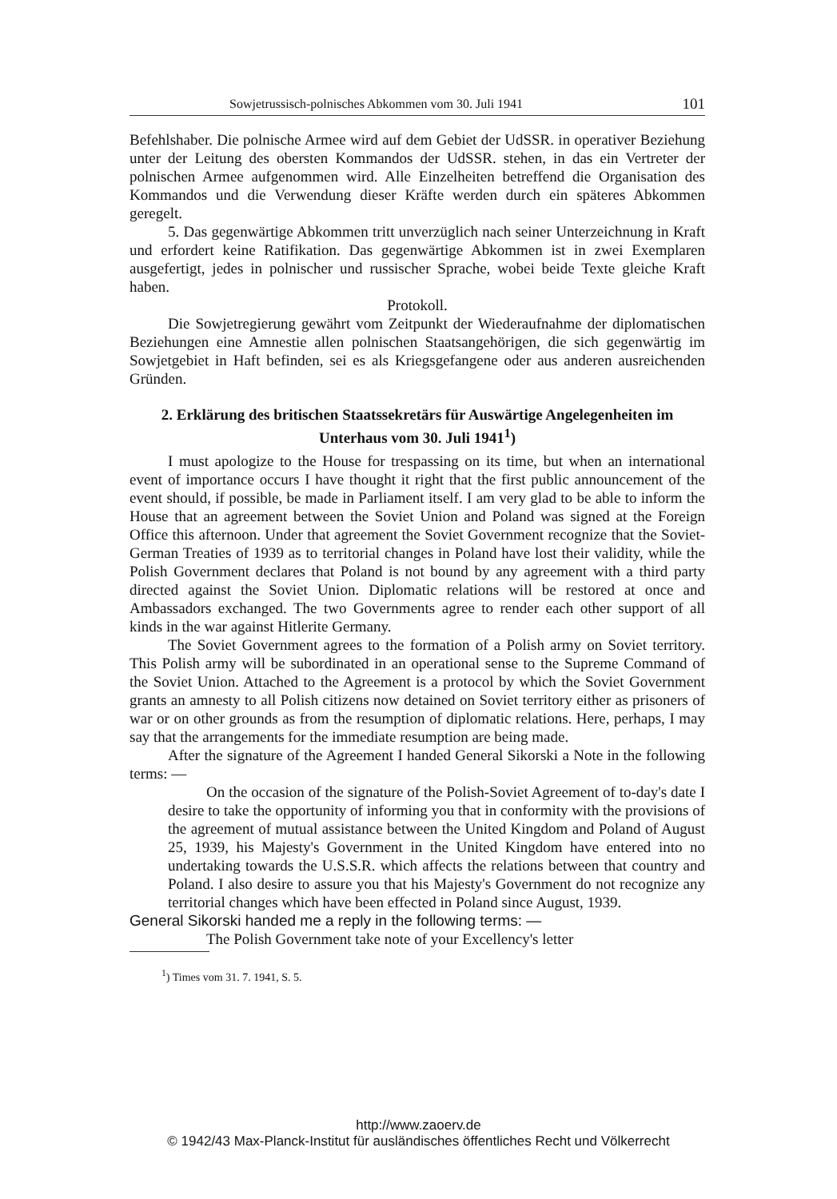Sowjetrussisch-polnisches Abkommen vom 30. Juli 1941 101
Befehlshaber. Die polnische Armee wird auf dem Gebiet der UdSSR. in operativer Beziehung unter der Leitung des obersten Kommandos der UdSSR. stehen, in das ein Vertreter der polnischen Armee aufgenommen wird. Alle Einzelheiten betreffend die Organisation des Kommandos und die Verwendung dieser Kräfte werden durch ein späteres Abkommen geregelt.
5. Das gegenwärtige Abkommen tritt unverzüglich nach seiner Unterzeichnung in Kraft und erfordert keine Ratifikation. Das gegenwärtige Abkommen ist in zwei Exemplaren ausgefertigt, jedes in polnischer und russischer Sprache, wobei beide Texte gleiche Kraft haben.
Protokoll.
Die Sowjetregierung gewährt vom Zeitpunkt der Wiederaufnahme der diplomatischen Beziehungen eine Amnestie allen polnischen Staatsangehörigen, die sich gegenwärtig im Sowjetgebiet in Haft befinden, sei es als Kriegsgefangene oder aus anderen ausreichenden Gründen.
2. Erklärung des britischen Staatssekretärs für Auswärtige Angelegenheiten im Unterhaus vom 30. Juli 1941<sup>1</sup>)
I must apologize to the House for trespassing on its time, but when an international event of importance occurs I have thought it right that the first public announcement of the event should, if possible, be made in Parliament itself. I am very glad to be able to inform the House that an agreement between the Soviet Union and Poland was signed at the Foreign Office this afternoon. Under that agreement the Soviet Government recognize that the Soviet-German Treaties of 1939 as to territorial changes in Poland have lost their validity, while the Polish Government declares that Poland is not bound by any agreement with a third party directed against the Soviet Union. Diplomatic relations will be restored at once and Ambassadors exchanged. The two Governments agree to render each other support of all kinds in the war against Hitlerite Germany.
The Soviet Government agrees to the formation of a Polish army on Soviet territory. This Polish army will be subordinated in an operational sense to the Supreme Command of the Soviet Union. Attached to the Agreement is a protocol by which the Soviet Government grants an amnesty to all Polish citizens now detained on Soviet territory either as prisoners of war or on other grounds as from the resumption of diplomatic relations. Here, perhaps, I may say that the arrangements for the immediate resumption are being made.
After the signature of the Agreement I handed General Sikorski a Note in the following terms: —
On the occasion of the signature of the Polish-Soviet Agreement of to-day's date I desire to take the opportunity of informing you that in conformity with the provisions of the agreement of mutual assistance between the United Kingdom and Poland of August 25, 1939, his Majesty's Government in the United Kingdom have entered into no undertaking towards the U.S.S.R. which affects the relations between that country and Poland. I also desire to assure you that his Majesty's Government do not recognize any territorial changes which have been effected in Poland since August, 1939.
General Sikorski handed me a reply in the following terms: —
The Polish Government take note of your Excellency's letter
<sup>1</sup>) Times vom 31. 7. 1941, S. 5.
http://www.zaoerv.de
© 1942/43 Max-Planck-Institut für ausländisches öffentliches Recht und Völkerrecht